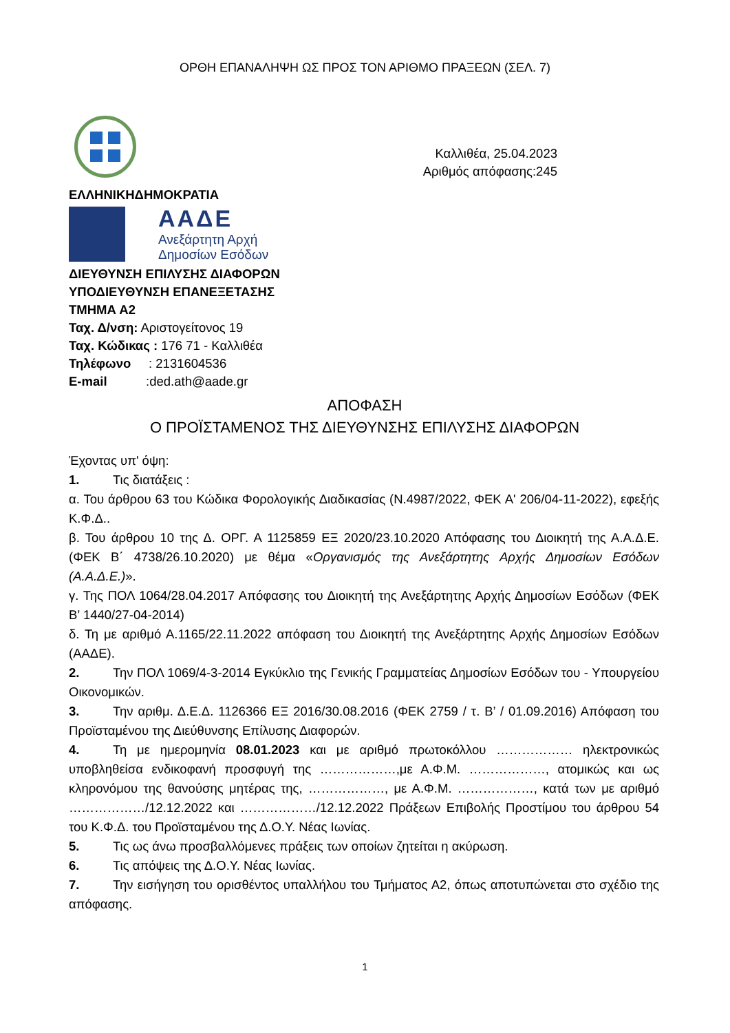ΟΡΘΗ ΕΠΑΝΑΛΗΨΗ ΩΣ ΠΡΟΣ ΤΟΝ ΑΡΙΘΜΟ ΠΡΑΞΕΩΝ (ΣΕΛ. 7)
Καλλιθέα, 25.04.2023
Αριθμός απόφασης:245
ΕΛΛΗΝΙΚΗΔΗΜΟΚΡΑΤΙΑ
ΑΑΔΕ
Ανεξάρτητη Αρχή
Δημοσίων Εσόδων
ΔΙΕΥΘΥΝΣΗ ΕΠΙΛΥΣΗΣ ΔΙΑΦΟΡΩΝ
ΥΠΟΔΙΕΥΘΥΝΣΗ ΕΠΑΝΕΞΕΤΑΣΗΣ
ΤΜΗΜΑ Α2
Ταχ. Δ/νση: Αριστογείτονος 19
Ταχ. Κώδικας : 176 71 - Καλλιθέα
Τηλέφωνο : 2131604536
E-mail :ded.ath@aade.gr
ΑΠΟΦΑΣΗ
Ο ΠΡΟΪΣΤΑΜΕΝΟΣ ΤΗΣ ΔΙΕΥΘΥΝΣΗΣ ΕΠΙΛΥΣΗΣ ΔΙΑΦΟΡΩΝ
Έχοντας υπ' όψη:
1. Τις διατάξεις :
α. Του άρθρου 63 του Κώδικα Φορολογικής Διαδικασίας (Ν.4987/2022, ΦΕΚ Α' 206/04-11-2022), εφεξής Κ.Φ.Δ..
β. Του άρθρου 10 της Δ. ΟΡΓ. Α 1125859 ΕΞ 2020/23.10.2020 Απόφασης του Διοικητή της Α.Α.Δ.Ε. (ΦΕΚ Β΄ 4738/26.10.2020) με θέμα «Οργανισμός της Ανεξάρτητης Αρχής Δημοσίων Εσόδων (Α.Α.Δ.Ε.)».
γ. Της ΠΟΛ 1064/28.04.2017 Απόφασης του Διοικητή της Ανεξάρτητης Αρχής Δημοσίων Εσόδων (ΦΕΚ Β’ 1440/27-04-2014)
δ. Τη με αριθμό Α.1165/22.11.2022 απόφαση του Διοικητή της Ανεξάρτητης Αρχής Δημοσίων Εσόδων (ΑΑΔΕ).
2. Την ΠΟΛ 1069/4-3-2014 Εγκύκλιο της Γενικής Γραμματείας Δημοσίων Εσόδων του - Υπουργείου Οικονομικών.
3. Την αριθμ. Δ.Ε.Δ. 1126366 ΕΞ 2016/30.08.2016 (ΦΕΚ 2759 / τ. Β’ / 01.09.2016) Απόφαση του Προϊσταμένου της Διεύθυνσης Επίλυσης Διαφορών.
4. Τη με ημερομηνία 08.01.2023 και με αριθμό πρωτοκόλλου ……………… ηλεκτρονικώς υποβληθείσα ενδικοφανή προσφυγή της ………………,με Α.Φ.Μ. ………………, ατομικώς και ως κληρονόμου της θανούσης μητέρας της, ………………, με Α.Φ.Μ. ………………, κατά των με αριθμό ………………/12.12.2022 και ………………/12.12.2022 Πράξεων Επιβολής Προστίμου του άρθρου 54 του Κ.Φ.Δ. του Προϊσταμένου της Δ.Ο.Υ. Νέας Ιωνίας.
5. Τις ως άνω προσβαλλόμενες πράξεις των οποίων ζητείται η ακύρωση.
6. Τις απόψεις της Δ.Ο.Υ. Νέας Ιωνίας.
7. Την εισήγηση του ορισθέντος υπαλλήλου του Τμήματος Α2, όπως αποτυπώνεται στο σχέδιο της απόφασης.
1